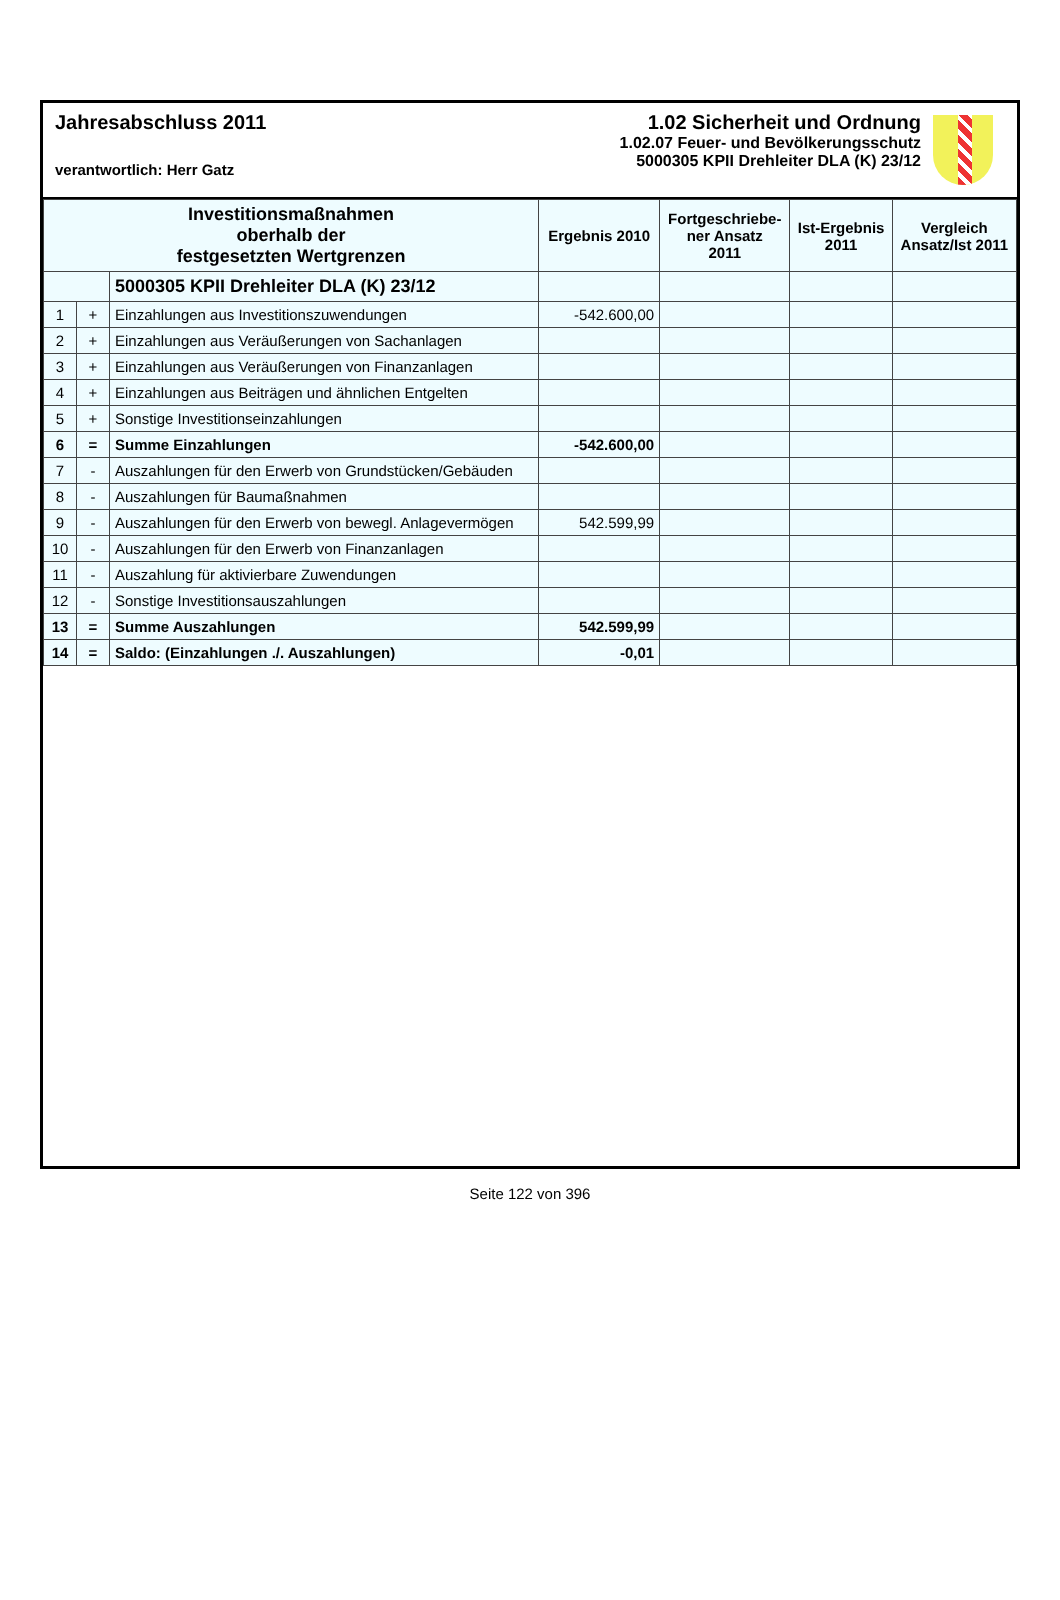Jahresabschluss 2011
verantwortlich: Herr Gatz
1.02 Sicherheit und Ordnung
1.02.07 Feuer- und Bevölkerungsschutz
5000305 KPII Drehleiter DLA (K) 23/12
| Investitionsmaßnahmen oberhalb der festgesetzten Wertgrenzen | | | Ergebnis 2010 | Fortgeschriebe- ner Ansatz 2011 | Ist-Ergebnis 2011 | Vergleich Ansatz/Ist 2011 |
| --- | --- | --- | --- | --- | --- | --- |
| | | 5000305 KPII Drehleiter DLA (K) 23/12 | | | | |
| 1 | + | Einzahlungen aus Investitionszuwendungen | -542.600,00 | | | |
| 2 | + | Einzahlungen aus Veräußerungen von Sachanlagen | | | | |
| 3 | + | Einzahlungen aus Veräußerungen von Finanzanlagen | | | | |
| 4 | + | Einzahlungen aus Beiträgen und ähnlichen Entgelten | | | | |
| 5 | + | Sonstige Investitionseinzahlungen | | | | |
| 6 | = | Summe Einzahlungen | -542.600,00 | | | |
| 7 | - | Auszahlungen für den Erwerb von Grundstücken/Gebäuden | | | | |
| 8 | - | Auszahlungen für Baumaßnahmen | | | | |
| 9 | - | Auszahlungen für den Erwerb von bewegl. Anlagevermögen | 542.599,99 | | | |
| 10 | - | Auszahlungen für den Erwerb von Finanzanlagen | | | | |
| 11 | - | Auszahlung für aktivierbare Zuwendungen | | | | |
| 12 | - | Sonstige Investitionsauszahlungen | | | | |
| 13 | = | Summe Auszahlungen | 542.599,99 | | | |
| 14 | = | Saldo: (Einzahlungen ./. Auszahlungen) | -0,01 | | | |
Seite 122 von 396